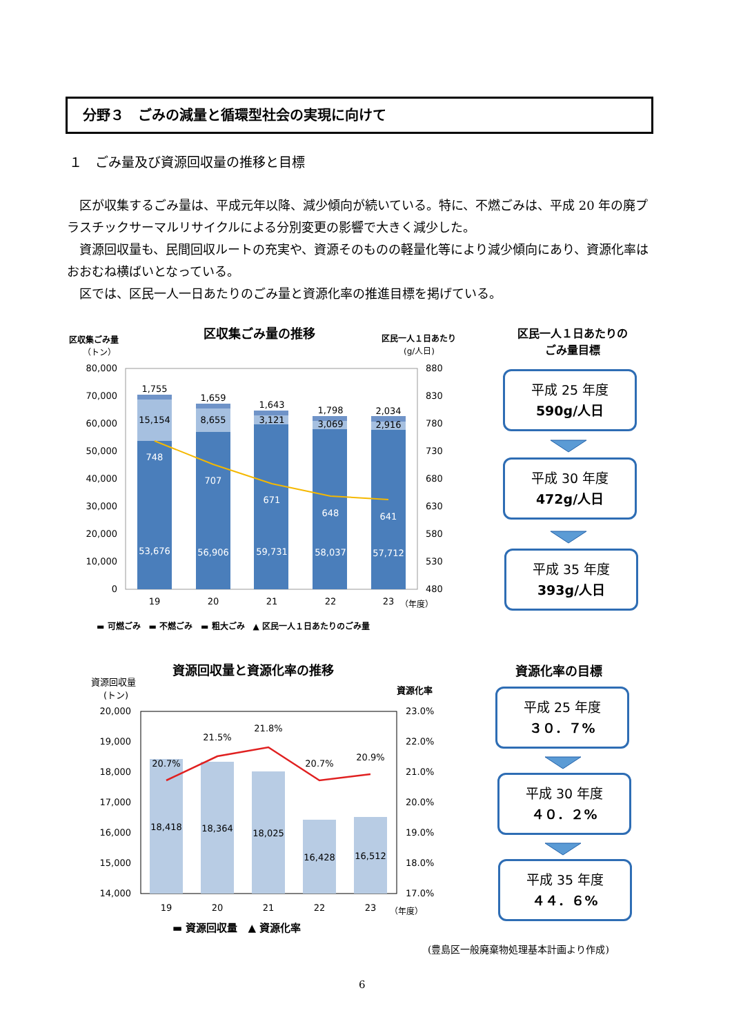分野３　ごみの減量と循環型社会の実現に向けて
１　ごみ量及び資源回収量の推移と目標
区が収集するごみ量は、平成元年以降、減少傾向が続いている。特に、不燃ごみは、平成 20 年の廃プラスチックサーマルリサイクルによる分別変更の影響で大きく減少した。
資源回収量も、民間回収ルートの充実や、資源そのものの軽量化等により減少傾向にあり、資源化率はおおむね横ばいとなっている。
区では、区民一人一日あたりのごみ量と資源化率の推進目標を掲げている。
区収集ごみ量の推移
区収集ごみ量
（トン）
区民一人１日あたり
(g/人日)
80,000
70,000
60,000
50,000
40,000
30,000
20,000
10,000
0
880
830
780
730
680
630
580
530
480
1,755
1,659
1,643
1,798
2,034
15,154
8,655
3,121
3,069
2,916
748
707
671
648
641
53,676
56,906
59,731
58,037
57,712
19
20
21
22
23
（年度）
▬ 可燃ごみ　▬ 不燃ごみ　▬ 粗大ごみ　▲ 区民一人１日あたりのごみ量
資源回収量と資源化率の推移
資源回収量
(トン)
資源化率
20,000
19,000
18,000
17,000
16,000
15,000
14,000
23.0%
22.0%
21.0%
20.0%
19.0%
18.0%
17.0%
20.7%
21.5%
21.8%
20.7%
20.9%
18,418
18,364
18,025
16,428
16,512
19
20
21
22
23
（年度）
▬ 資源回収量　▲ 資源化率
区民一人１日あたりの
ごみ量目標
平成 25 年度
590g/人日
平成 30 年度
472g/人日
平成 35 年度
393g/人日
資源化率の目標
平成 25 年度
３０．７%
平成 30 年度
４０．２%
平成 35 年度
４４．６%
(豊島区一般廃棄物処理基本計画より作成)
6